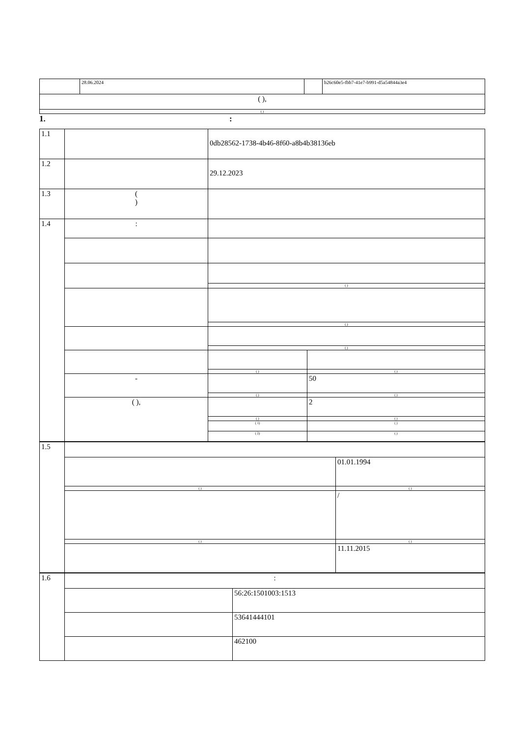| | 28.06.2024 | | b26c60e5-fbb7-41e7-b991-d5a54844a3e4 |
| ( ), | | | |
| ( ) | | | |
1. :
| 1.1 | | 0db28562-1738-4b46-8f60-a8b4b38136eb | |
| 1.2 | | 29.12.2023 | |
| 1.3 | ( ) | | |
| 1.4 | : | | |
| | | ( ) | |
| | | ( ) | |
| | | ( ) | |
| | | ( ) | ( ) |
| | - | | 50 |
| | | ( ) | ( ) |
| | ( ), | | 2 |
| | | ( ) | ( ) |
| | | ( 1) | ( ) |
| | | ( 2) | ( ) |
| 1.5 | | |
| | | 01.01.1994 |
| | ( ) | ( ) |
| | | / |
| | ( ) | ( ) |
| | | 11.11.2015 |
| 1.6 | : | |
| | | 56:26:1501003:1513 |
| | | 53641444101 |
| | | 462100 |